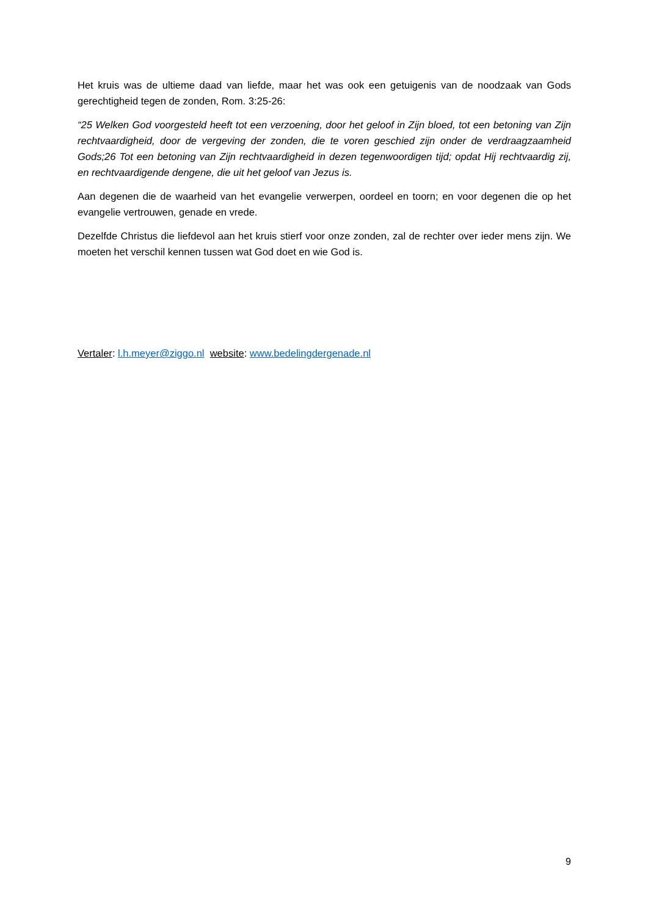Het kruis was de ultieme daad van liefde, maar het was ook een getuigenis van de noodzaak van Gods gerechtigheid tegen de zonden, Rom. 3:25-26:
“25 Welken God voorgesteld heeft tot een verzoening, door het geloof in Zijn bloed, tot een betoning van Zijn rechtvaardigheid, door de vergeving der zonden, die te voren geschied zijn onder de verdraagzaamheid Gods;26 Tot een betoning van Zijn rechtvaardigheid in dezen tegenwoordigen tijd; opdat Hij rechtvaardig zij, en rechtvaardigende dengene, die uit het geloof van Jezus is.
Aan degenen die de waarheid van het evangelie verwerpen, oordeel en toorn; en voor degenen die op het evangelie vertrouwen, genade en vrede.
Dezelfde Christus die liefdevol aan het kruis stierf voor onze zonden, zal de rechter over ieder mens zijn. We moeten het verschil kennen tussen wat God doet en wie God is.
Vertaler: l.h.meyer@ziggo.nl website: www.bedelingdergenade.nl
9